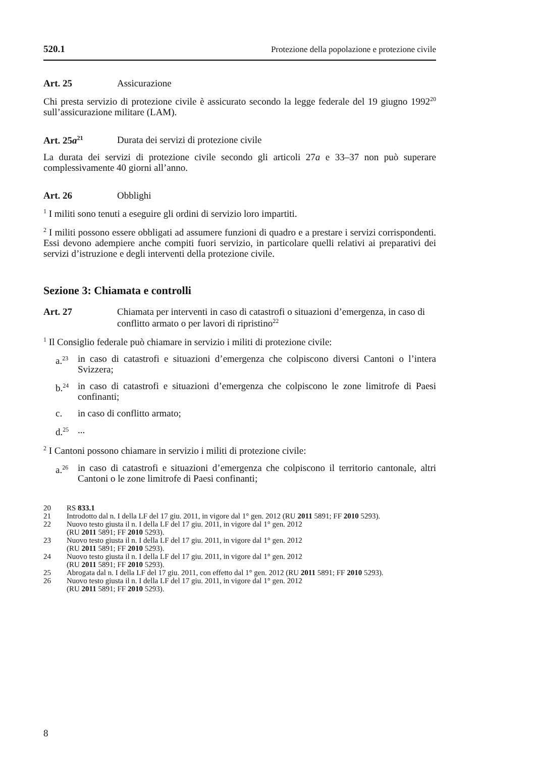520.1 Protezione della popolazione e protezione civile
Art. 25 Assicurazione
Chi presta servizio di protezione civile è assicurato secondo la legge federale del 19 giugno 1992<sup>20</sup> sull’assicurazione militare (LAM).
Art. 25a<sup>21</sup> Durata dei servizi di protezione civile
La durata dei servizi di protezione civile secondo gli articoli 27a e 33–37 non può superare complessivamente 40 giorni all’anno.
Art. 26 Obblighi
<sup>1</sup> I militi sono tenuti a eseguire gli ordini di servizio loro impartiti.
<sup>2</sup> I militi possono essere obbligati ad assumere funzioni di quadro e a prestare i servizi corrispondenti. Essi devono adempiere anche compiti fuori servizio, in particolare quelli relativi ai preparativi dei servizi d’istruzione e degli interventi della protezione civile.
Sezione 3: Chiamata e controlli
Art. 27 Chiamata per interventi in caso di catastrofi o situazioni d’emergenza, in caso di conflitto armato o per lavori di ripristino<sup>22</sup>
<sup>1</sup> Il Consiglio federale può chiamare in servizio i militi di protezione civile:
a.<sup>23</sup> in caso di catastrofi e situazioni d’emergenza che colpiscono diversi Cantoni o l’intera Svizzera;
b.<sup>24</sup> in caso di catastrofi e situazioni d’emergenza che colpiscono le zone limitrofe di Paesi confinanti;
c. in caso di conflitto armato;
d.<sup>25</sup>...
<sup>2</sup> I Cantoni possono chiamare in servizio i militi di protezione civile:
a.<sup>26</sup> in caso di catastrofi e situazioni d’emergenza che colpiscono il territorio cantonale, altri Cantoni o le zone limitrofe di Paesi confinanti;
20 RS 833.1
21 Introdotto dal n. I della LF del 17 giu. 2011, in vigore dal 1° gen. 2012 (RU 2011 5891; FF 2010 5293).
22 Nuovo testo giusta il n. I della LF del 17 giu. 2011, in vigore dal 1° gen. 2012
(RU 2011 5891; FF 2010 5293).
23 Nuovo testo giusta il n. I della LF del 17 giu. 2011, in vigore dal 1° gen. 2012
(RU 2011 5891; FF 2010 5293).
24 Nuovo testo giusta il n. I della LF del 17 giu. 2011, in vigore dal 1° gen. 2012
(RU 2011 5891; FF 2010 5293).
25 Abrogata dal n. I della LF del 17 giu. 2011, con effetto dal 1° gen. 2012 (RU 2011 5891; FF 2010 5293).
26 Nuovo testo giusta il n. I della LF del 17 giu. 2011, in vigore dal 1° gen. 2012
(RU 2011 5891; FF 2010 5293).
8